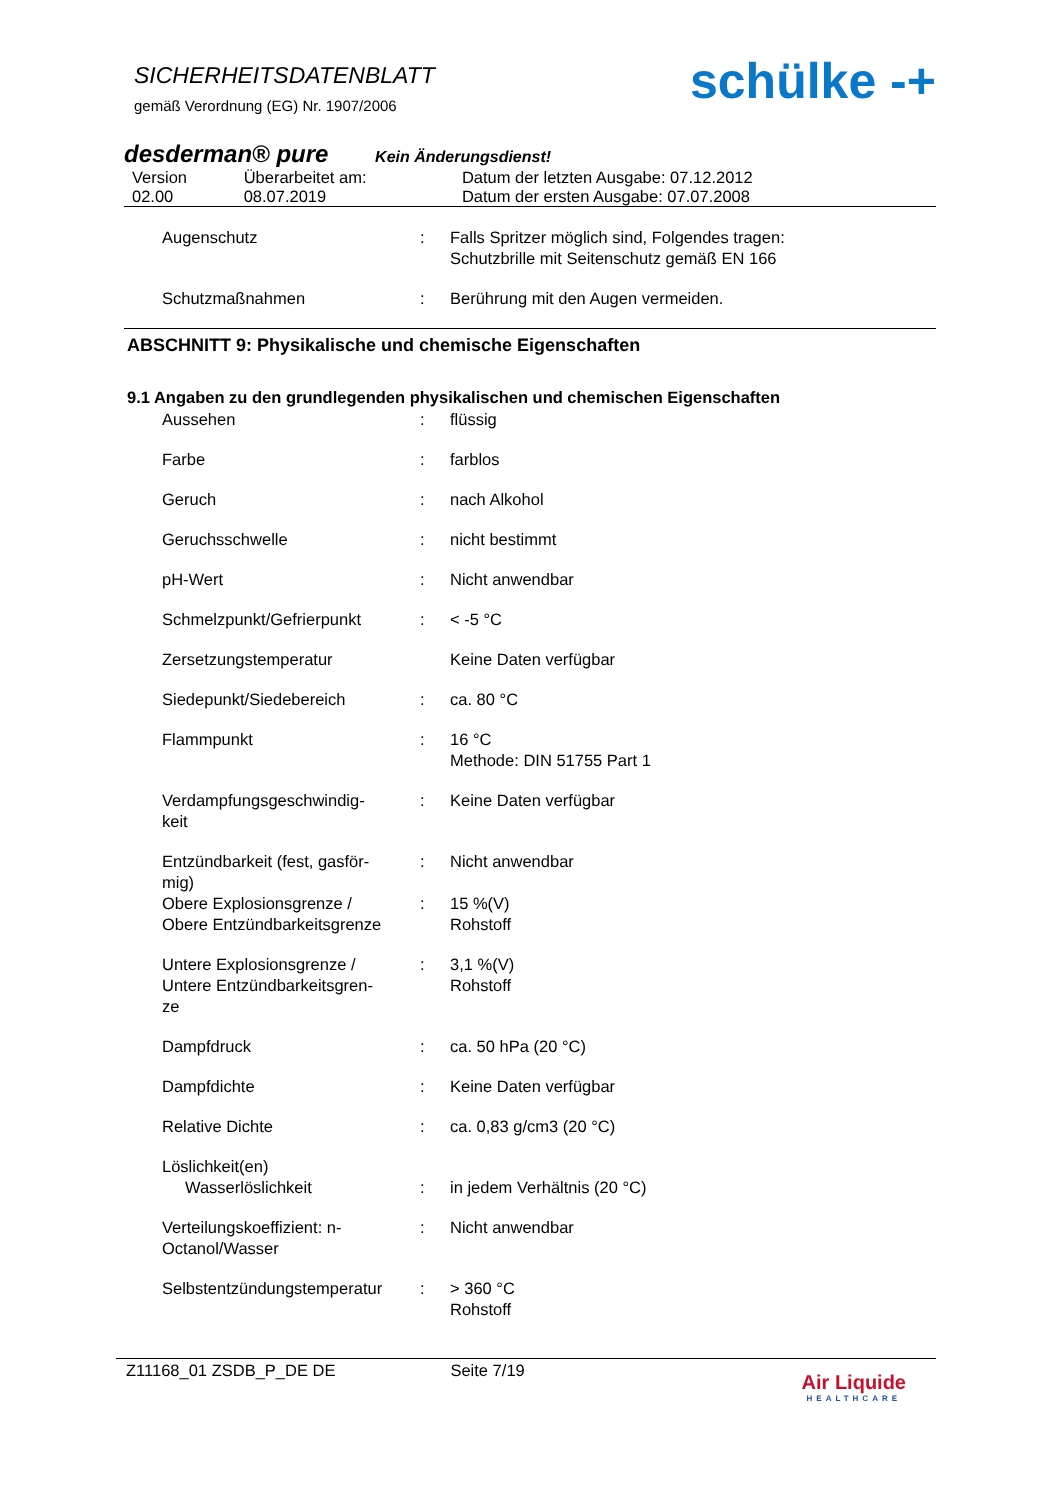SICHERHEITSDATENBLATT
gemäß Verordnung (EG) Nr. 1907/2006
schülke -+
desderman® pure Kein Änderungsdienst!
| Version | Überarbeitet am: | Datum der letzten Ausgabe: 07.12.2012 |
| 02.00 | 08.07.2019 | Datum der ersten Ausgabe: 07.07.2008 |
| Augenschutz | : | Falls Spritzer möglich sind, Folgendes tragen: Schutzbrille mit Seitenschutz gemäß EN 166 |
| Schutzmaßnahmen | : | Berührung mit den Augen vermeiden. |
ABSCHNITT 9: Physikalische und chemische Eigenschaften
9.1 Angaben zu den grundlegenden physikalischen und chemischen Eigenschaften
| Aussehen | : | flüssig |
| Farbe | : | farblos |
| Geruch | : | nach Alkohol |
| Geruchsschwelle | : | nicht bestimmt |
| pH-Wert | : | Nicht anwendbar |
| Schmelzpunkt/Gefrierpunkt | : | < -5 °C |
| Zersetzungstemperatur | | Keine Daten verfügbar |
| Siedepunkt/Siedebereich | : | ca. 80 °C |
| Flammpunkt | : | 16 °C Methode: DIN 51755 Part 1 |
| Verdampfungsgeschwindig- keit | : | Keine Daten verfügbar |
| Entzündbarkeit (fest, gasför- mig) | : | Nicht anwendbar |
| Obere Explosionsgrenze / Obere Entzündbarkeitsgrenze | : | 15 %(V) Rohstoff |
| Untere Explosionsgrenze / Untere Entzündbarkeitsgren- ze | : | 3,1 %(V) Rohstoff |
| Dampfdruck | : | ca. 50 hPa (20 °C) |
| Dampfdichte | : | Keine Daten verfügbar |
| Relative Dichte | : | ca. 0,83 g/cm3 (20 °C) |
| Löslichkeit(en) Wasserlöslichkeit | : | in jedem Verhältnis (20 °C) |
| Verteilungskoeffizient: n- Octanol/Wasser | : | Nicht anwendbar |
| Selbstentzündungstemperatur | : | > 360 °C Rohstoff |
Z11168_01 ZSDB_P_DE DE Seite 7/19 Air Liquide
HEALTHCARE